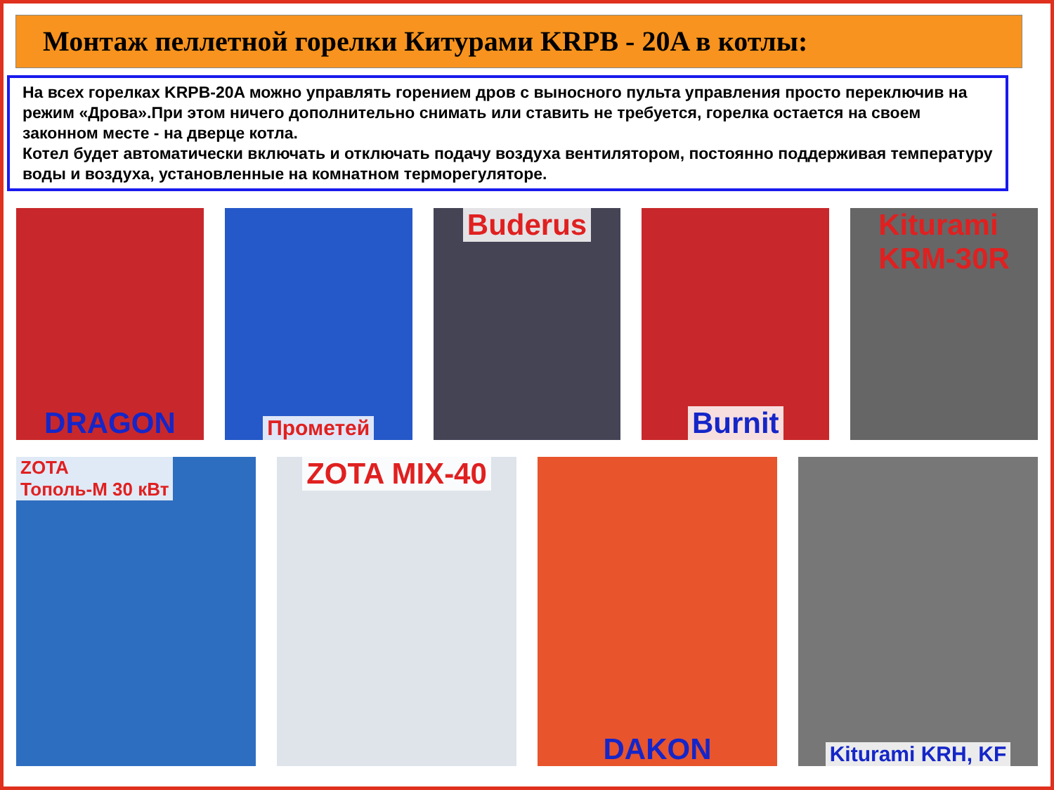Монтаж пеллетной горелки Китурами KRPB - 20A в котлы:
На всех горелках KRPB-20A можно управлять горением дров с выносного пульта управления просто переключив на режим «Дрова».При этом ничего дополнительно снимать или ставить не требуется, горелка остается на своем законном месте - на дверце котла.
Котел будет автоматически включать и отключать подачу воздуха вентилятором, постоянно поддерживая температуру воды и воздуха, установленные на комнатном терморегуляторе.
DRAGON
Прометей
Buderus Burnit Kiturami
KRM-30R
ZOTA
Тополь-М 30 кВт
ZOTA MIX-40 DAKON
Kiturami KRH, KF